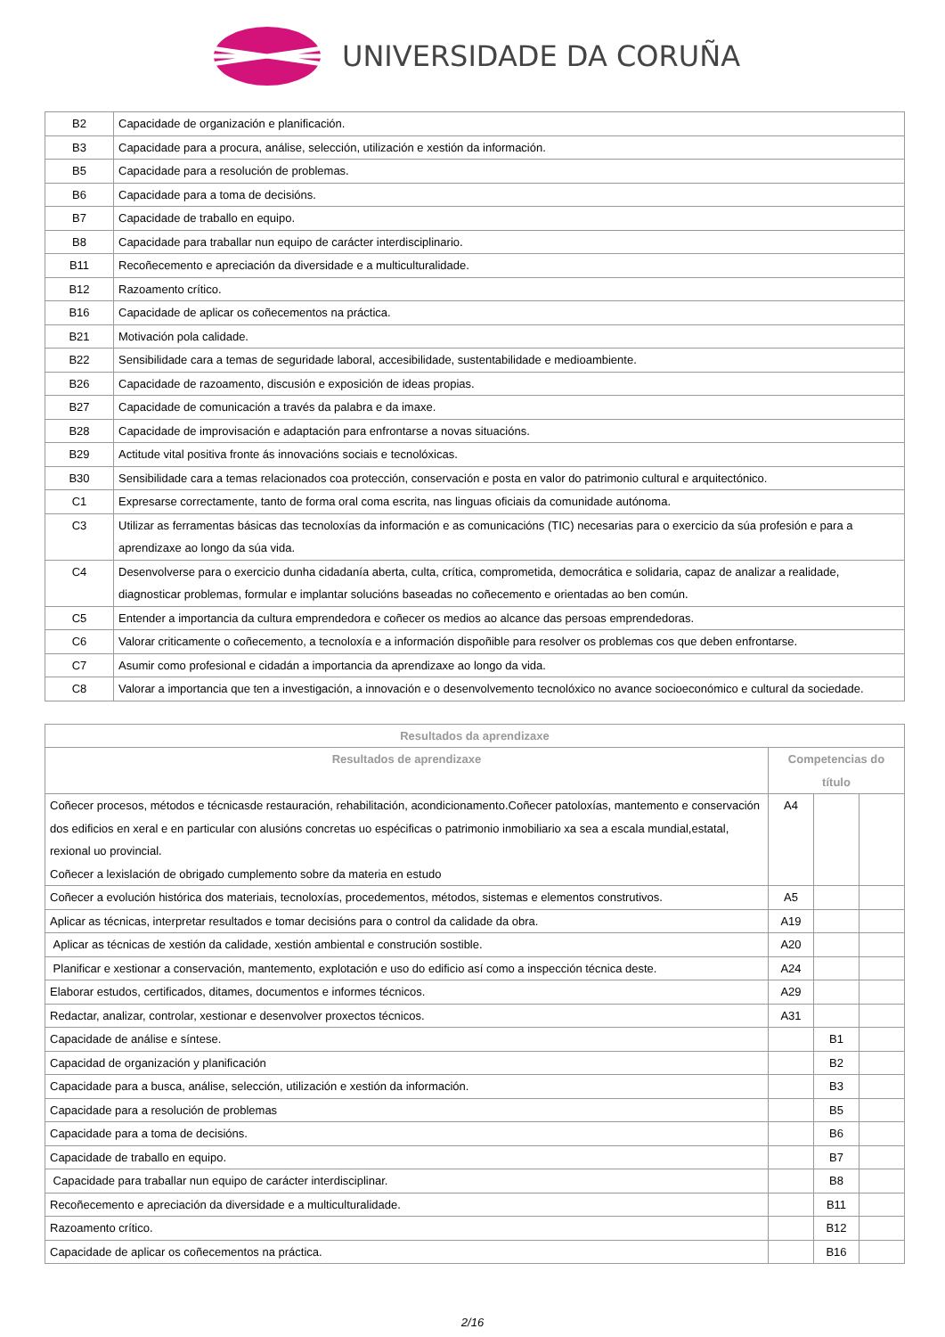UNIVERSIDADE DA CORUÑA
| B2 | Capacidade de organización e planificación. |
| B3 | Capacidade para a procura, análise, selección, utilización e xestión da información. |
| B5 | Capacidade para a resolución de problemas. |
| B6 | Capacidade para a toma de decisións. |
| B7 | Capacidade de traballo en equipo. |
| B8 | Capacidade para traballar nun equipo de carácter interdisciplinario. |
| B11 | Recoñecemento e apreciación da diversidade e a multiculturalidade. |
| B12 | Razoamento crítico. |
| B16 | Capacidade de aplicar os coñecementos na práctica. |
| B21 | Motivación pola calidade. |
| B22 | Sensibilidade cara a temas de seguridade laboral, accesibilidade, sustentabilidade e medioambiente. |
| B26 | Capacidade de razoamento, discusión e exposición de ideas propias. |
| B27 | Capacidade de comunicación a través da palabra e da imaxe. |
| B28 | Capacidade de improvisación e adaptación para enfrontarse a novas situacións. |
| B29 | Actitude vital positiva fronte ás innovacións sociais e tecnolóxicas. |
| B30 | Sensibilidade cara a temas relacionados coa protección, conservación e posta en valor do patrimonio cultural e arquitectónico. |
| C1 | Expresarse correctamente, tanto de forma oral coma escrita, nas linguas oficiais da comunidade autónoma. |
| C3 | Utilizar as ferramentas básicas das tecnoloxías da información e as comunicacións (TIC) necesarias para o exercicio da súa profesión e para a aprendizaxe ao longo da súa vida. |
| C4 | Desenvolverse para o exercicio dunha cidadanía aberta, culta, crítica, comprometida, democrática e solidaria, capaz de analizar a realidade, diagnosticar problemas, formular e implantar solucións baseadas no coñecemento e orientadas ao ben común. |
| C5 | Entender a importancia da cultura emprendedora e coñecer os medios ao alcance das persoas emprendedoras. |
| C6 | Valorar criticamente o coñecemento, a tecnoloxía e a información dispoñible para resolver os problemas cos que deben enfrontarse. |
| C7 | Asumir como profesional e cidadán a importancia da aprendizaxe ao longo da vida. |
| C8 | Valorar a importancia que ten a investigación, a innovación e o desenvolvemento tecnolóxico no avance socioeconómico e cultural da sociedade. |
| Resultados da aprendizaxe | | | |
| --- | --- | --- | --- |
| Resultados de aprendizaxe | Competencias do título | | |
| Coñecer procesos, métodos e técnicasde restauración, rehabilitación, acondicionamento.Coñecer patoloxías, mantemento e conservación dos edificios en xeral e en particular con alusións concretas uo espécificas o patrimonio inmobiliario xa sea a escala mundial,estatal, rexional uo provincial. Coñecer a lexislación de obrigado cumplemento sobre da materia en estudo | A4 | | |
| Coñecer a evolución histórica dos materiais, tecnoloxías, procedementos, métodos, sistemas e elementos construtivos. | A5 | | |
| Aplicar as técnicas, interpretar resultados e tomar decisións para o control da calidade da obra. | A19 | | |
| Aplicar as técnicas de xestión da calidade, xestión ambiental e construción sostible. | A20 | | |
| Planificar e xestionar a conservación, mantemento, explotación e uso do edificio así como a inspección técnica deste. | A24 | | |
| Elaborar estudos, certificados, ditames, documentos e informes técnicos. | A29 | | |
| Redactar, analizar, controlar, xestionar e desenvolver proxectos técnicos. | A31 | | |
| Capacidade de análise e síntese. | | B1 | |
| Capacidad de organización y planificación | | B2 | |
| Capacidade para a busca, análise, selección, utilización e xestión da información. | | B3 | |
| Capacidade para a resolución de problemas | | B5 | |
| Capacidade para a toma de decisións. | | B6 | |
| Capacidade de traballo en equipo. | | B7 | |
| Capacidade para traballar nun equipo de carácter interdisciplinar. | | B8 | |
| Recoñecemento e apreciación da diversidade e a multiculturalidade. | | B11 | |
| Razoamento crítico. | | B12 | |
| Capacidade de aplicar os coñecementos na práctica. | | B16 | |
2/16